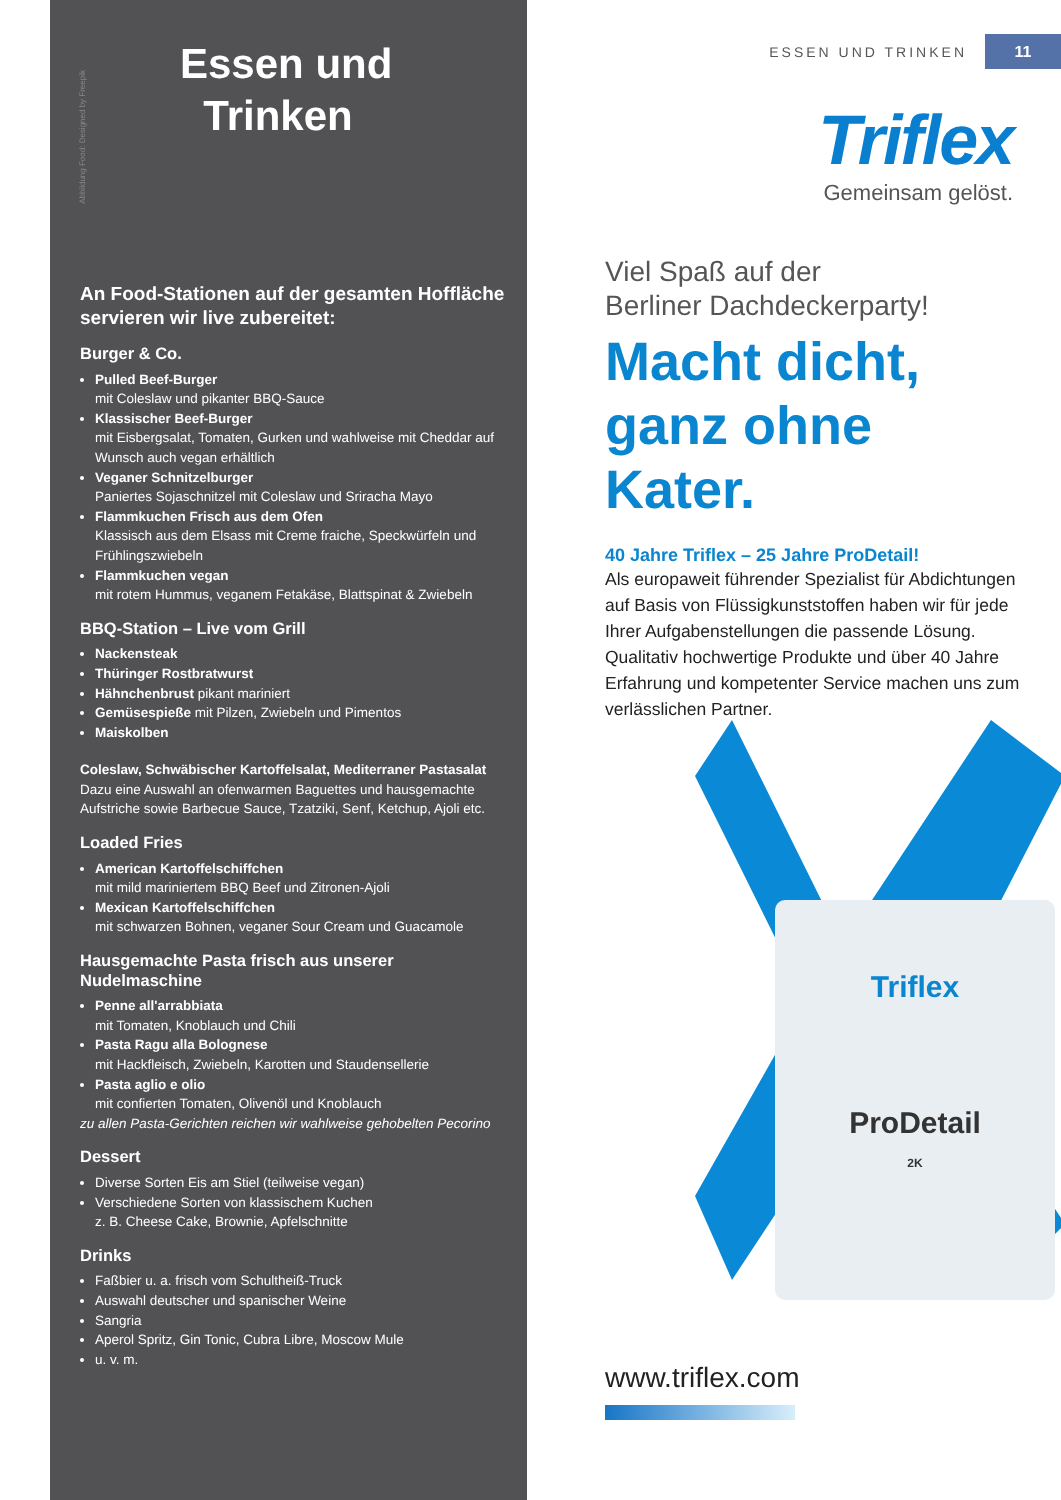Abbildung Food: Designed by Freepik
Essen und
Trinken
An Food-Stationen auf der gesamten Hoffläche servieren wir live zubereitet:
Burger & Co.
Pulled Beef-Burger
mit Coleslaw und pikanter BBQ-Sauce
Klassischer Beef-Burger
mit Eisbergsalat, Tomaten, Gurken und wahlweise mit Cheddar auf Wunsch auch vegan erhältlich
Veganer Schnitzelburger
Paniertes Sojaschnitzel mit Coleslaw und Sriracha Mayo
Flammkuchen Frisch aus dem Ofen
Klassisch aus dem Elsass mit Creme fraiche, Speckwürfeln und Frühlingszwiebeln
Flammkuchen vegan
mit rotem Hummus, veganem Fetakäse, Blattspinat & Zwiebeln
BBQ-Station – Live vom Grill
Nackensteak
Thüringer Rostbratwurst
Hähnchenbrust pikant mariniert
Gemüsespieße mit Pilzen, Zwiebeln und Pimentos
Maiskolben
Coleslaw, Schwäbischer Kartoffelsalat, Mediterraner Pastasalat
Dazu eine Auswahl an ofenwarmen Baguettes und hausgemachte Aufstriche sowie Barbecue Sauce, Tzatziki, Senf, Ketchup, Ajoli etc.
Loaded Fries
American Kartoffelschiffchen
mit mild mariniertem BBQ Beef und Zitronen-Ajoli
Mexican Kartoffelschiffchen
mit schwarzen Bohnen, veganer Sour Cream und Guacamole
Hausgemachte Pasta frisch aus unserer Nudelmaschine
Penne all'arrabbiata
mit Tomaten, Knoblauch und Chili
Pasta Ragu alla Bolognese
mit Hackfleisch, Zwiebeln, Karotten und Staudensellerie
Pasta aglio e olio
mit confierten Tomaten, Olivenöl und Knoblauch
zu allen Pasta-Gerichten reichen wir wahlweise gehobelten Pecorino
Dessert
Diverse Sorten Eis am Stiel (teilweise vegan)
Verschiedene Sorten von klassischem Kuchen
z. B. Cheese Cake, Brownie, Apfelschnitte
Drinks
Faßbier u. a. frisch vom Schultheiß-Truck
Auswahl deutscher und spanischer Weine
Sangria
Aperol Spritz, Gin Tonic, Cubra Libre, Moscow Mule
u. v. m.
ESSEN UND TRINKEN
11
Triflex
Gemeinsam gelöst.
Viel Spaß auf der
Berliner Dachdeckerparty!
Macht dicht,
ganz ohne Kater.
40 Jahre Triflex – 25 Jahre ProDetail!
Als europaweit führender Spezialist für Abdichtungen auf Basis von Flüssigkunststoffen haben wir für jede Ihrer Aufgabenstellungen die passende Lösung. Qualitativ hochwertige Produkte und über 40 Jahre Erfahrung und kompetenter Service machen uns zum verlässlichen Partner.
Triflex
ProDetail
2K
www.triflex.com